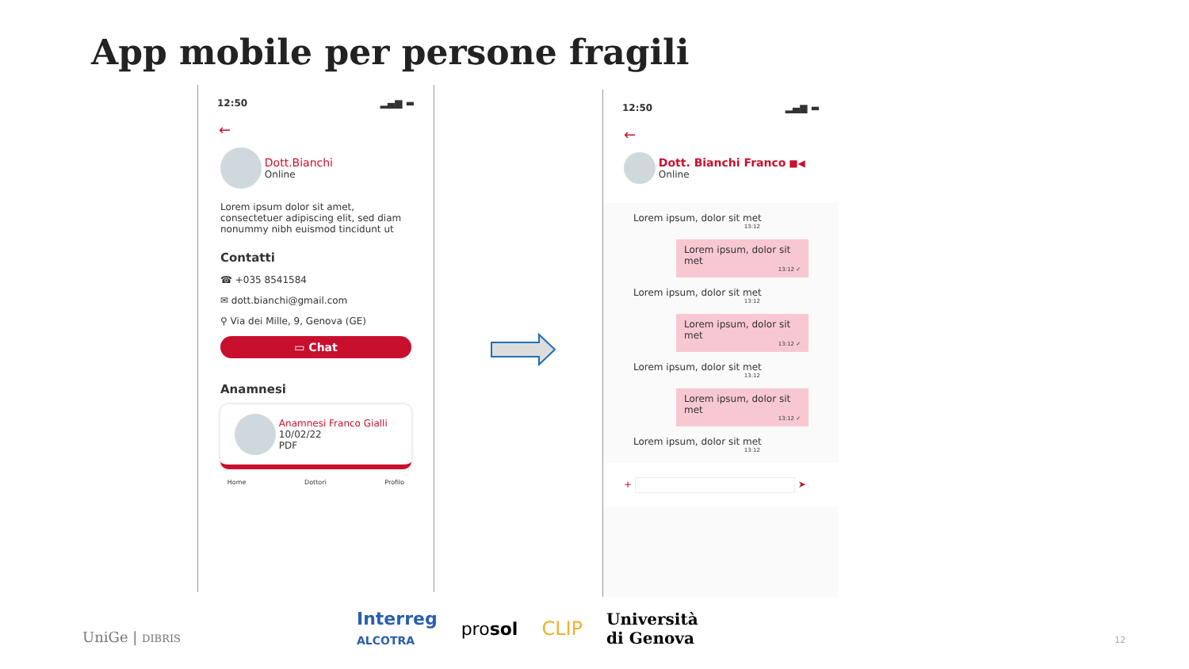App mobile per persone fragili
12:50 ▂▄▆ ▬
←
Dott.Bianchi
Online
Lorem ipsum dolor sit amet, consectetuer adipiscing elit, sed diam nonummy nibh euismod tincidunt ut
Contatti
☎ +035 8541584
✉ dott.bianchi@gmail.com
⚲ Via dei Mille, 9, Genova (GE)
▭ Chat
Anamnesi
Anamnesi Franco Gialli
10/02/22
PDF
Home Dottori Profilo
12:50 ▂▄▆ ▬
←
Dott. Bianchi Franco ■◀
Online
Lorem ipsum, dolor sit met
13:12
Lorem ipsum, dolor sit met
13:12 ✓
Lorem ipsum, dolor sit met
13:12
Lorem ipsum, dolor sit met
13:12 ✓
Lorem ipsum, dolor sit met
13:12
Lorem ipsum, dolor sit met
13:12 ✓
Lorem ipsum, dolor sit met
13:12
+ ➤
UniGe | DIBRIS
Interreg
ALCOTRA prosol CLIP Università
di Genova
12